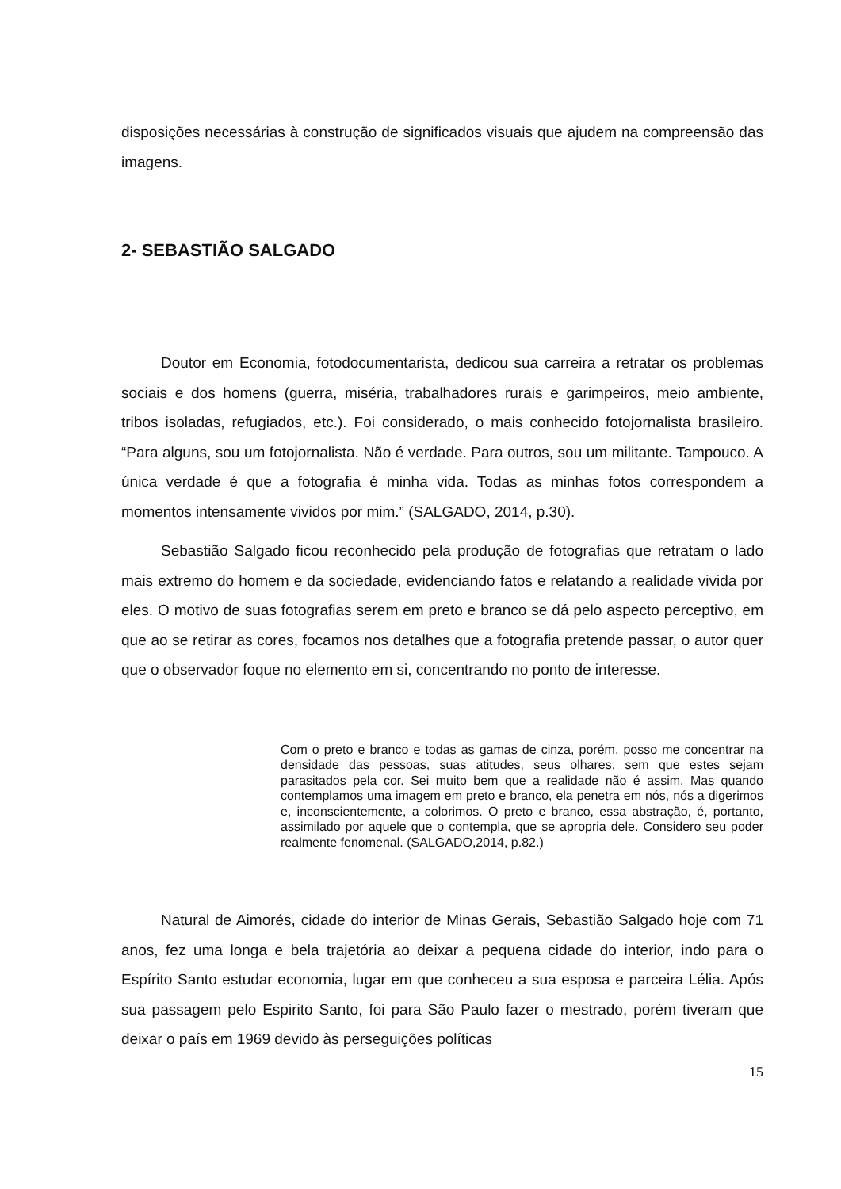disposições necessárias à construção de significados visuais que ajudem na compreensão das imagens.
2- SEBASTIÃO SALGADO
Doutor em Economia, fotodocumentarista, dedicou sua carreira a retratar os problemas sociais e dos homens (guerra, miséria, trabalhadores rurais e garimpeiros, meio ambiente, tribos isoladas, refugiados, etc.). Foi considerado, o mais conhecido fotojornalista brasileiro. “Para alguns, sou um fotojornalista. Não é verdade. Para outros, sou um militante. Tampouco. A única verdade é que a fotografia é minha vida. Todas as minhas fotos correspondem a momentos intensamente vividos por mim.” (SALGADO, 2014, p.30).
Sebastião Salgado ficou reconhecido pela produção de fotografias que retratam o lado mais extremo do homem e da sociedade, evidenciando fatos e relatando a realidade vivida por eles. O motivo de suas fotografias serem em preto e branco se dá pelo aspecto perceptivo, em que ao se retirar as cores, focamos nos detalhes que a fotografia pretende passar, o autor quer que o observador foque no elemento em si, concentrando no ponto de interesse.
Com o preto e branco e todas as gamas de cinza, porém, posso me concentrar na densidade das pessoas, suas atitudes, seus olhares, sem que estes sejam parasitados pela cor. Sei muito bem que a realidade não é assim. Mas quando contemplamos uma imagem em preto e branco, ela penetra em nós, nós a digerimos e, inconscientemente, a colorimos. O preto e branco, essa abstração, é, portanto, assimilado por aquele que o contempla, que se apropria dele. Considero seu poder realmente fenomenal. (SALGADO,2014, p.82.)
Natural de Aimorés, cidade do interior de Minas Gerais, Sebastião Salgado hoje com 71 anos, fez uma longa e bela trajetória ao deixar a pequena cidade do interior, indo para o Espírito Santo estudar economia, lugar em que conheceu a sua esposa e parceira Lélia. Após sua passagem pelo Espirito Santo, foi para São Paulo fazer o mestrado, porém tiveram que deixar o país em 1969 devido às perseguições políticas
15